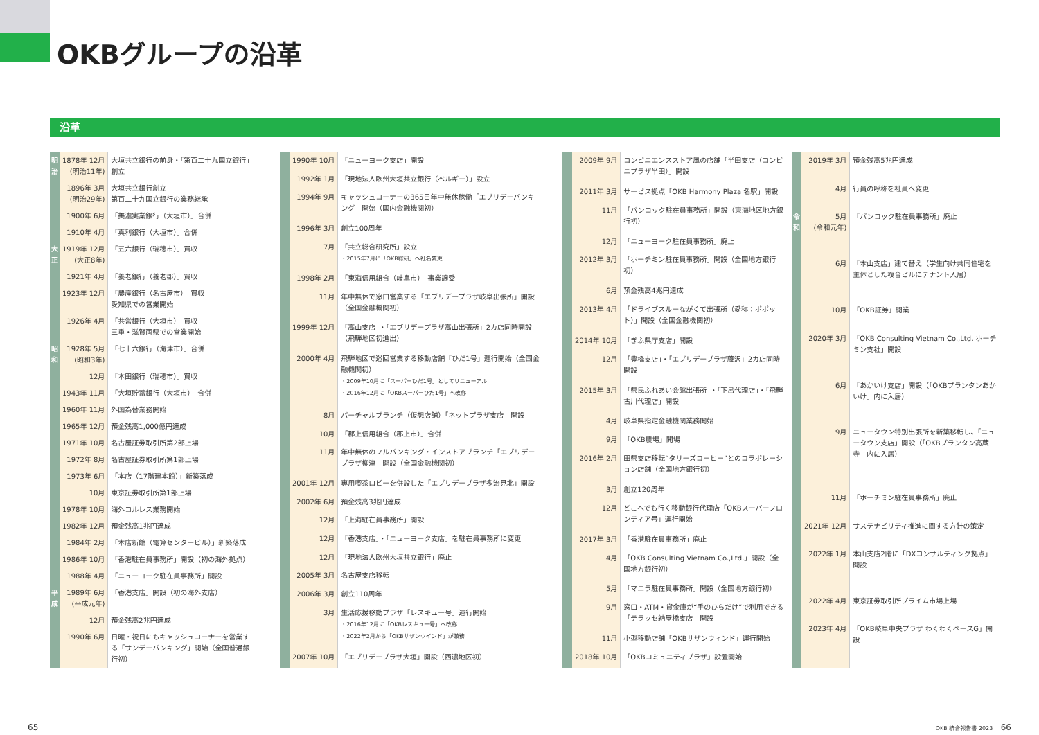OKBグループの沿革
沿革
| 明治 | 1878年 12月 (明治11年) | 大垣共立銀行の前身・「第百二十九国立銀行」創立 |
| | 1896年 3月 (明治29年) | 大垣共立銀行創立 第百二十九国立銀行の業務継承 |
| | 1900年 6月 | 「美濃実業銀行（大垣市）」合併 |
| | 1910年 4月 | 「真利銀行（大垣市）」合併 |
| 大正 | 1919年 12月 (大正8年) | 「五六銀行（瑞穂市）」買収 |
| | 1921年 4月 | 「養老銀行（養老郡）」買収 |
| | 1923年 12月 | 「農産銀行（名古屋市）」買収 愛知県での営業開始 |
| | 1926年 4月 | 「共営銀行（大垣市）」買収 三重・滋賀両県での営業開始 |
| 昭和 | 1928年 5月 (昭和3年) | 「七十六銀行（海津市）」合併 |
| | 12月 | 「本田銀行（瑞穂市）」買収 |
| | 1943年 11月 | 「大垣貯蓄銀行（大垣市）」合併 |
| | 1960年 11月 | 外国為替業務開始 |
| | 1965年 12月 | 預金残高1,000億円達成 |
| | 1971年 10月 | 名古屋証券取引所第2部上場 |
| | 1972年 8月 | 名古屋証券取引所第1部上場 |
| | 1973年 6月 | 「本店（17階建本館）」新築落成 |
| | 10月 | 東京証券取引所第1部上場 |
| | 1978年 10月 | 海外コルレス業務開始 |
| | 1982年 12月 | 預金残高1兆円達成 |
| | 1984年 2月 | 「本店新館（電算センタービル）」新築落成 |
| | 1986年 10月 | 「香港駐在員事務所」開設（初の海外拠点） |
| | 1988年 4月 | 「ニューヨーク駐在員事務所」開設 |
| 平成 | 1989年 6月 (平成元年) | 「香港支店」開設（初の海外支店） |
| | 12月 | 預金残高2兆円達成 |
| | 1990年 6月 | 日曜・祝日にもキャッシュコーナーを営業する「サンデーバンキング」開始（全国普通銀行初） |
| | 1990年 10月 | 「ニューヨーク支店」開設 |
| | 1992年 1月 | 「現地法人欧州大垣共立銀行（ベルギー）」設立 |
| | 1994年 9月 | キャッシュコーナーの365日年中無休稼働「エブリデーバンキング」開始（国内金融機関初） |
| | 1996年 3月 | 創立100周年 |
| | 7月 | 「共立総合研究所」設立 ・2015年7月に「OKB総研」へ社名変更 |
| | 1998年 2月 | 「東海信用組合（岐阜市）」事業譲受 |
| | 11月 | 年中無休で窓口営業する「エブリデープラザ岐阜出張所」開設（全国金融機関初） |
| | 1999年 12月 | 「高山支店」・「エブリデープラザ高山出張所」2カ店同時開設（飛騨地区初進出） |
| | 2000年 4月 | 飛騨地区で巡回営業する移動店舗「ひだ1号」運行開始（全国金融機関初） ・2009年10月に「スーパーひだ1号」としてリニューアル ・2016年12月に「OKBスーパーひだ1号」へ改称 |
| | 8月 | バーチャルブランチ（仮想店舗）「ネットプラザ支店」開設 |
| | 10月 | 「郡上信用組合（郡上市）」合併 |
| | 11月 | 年中無休のフルバンキング・インストアブランチ「エブリデープラザ柳津」開設（全国金融機関初） |
| | 2001年 12月 | 専用喫茶ロビーを併設した「エブリデープラザ多治見北」開設 |
| | 2002年 6月 | 預金残高3兆円達成 |
| | 12月 | 「上海駐在員事務所」開設 |
| | 12月 | 「香港支店」・「ニューヨーク支店」を駐在員事務所に変更 |
| | 12月 | 「現地法人欧州大垣共立銀行」廃止 |
| | 2005年 3月 | 名古屋支店移転 |
| | 2006年 3月 | 創立110周年 |
| | 3月 | 生活応援移動プラザ「レスキュー号」運行開始 ・2016年12月に「OKBレスキュー号」へ改称 ・2022年2月から「OKBサザンウインド」が兼務 |
| | 2007年 10月 | 「エブリデープラザ大垣」開設（西濃地区初） |
| | 2009年 9月 | コンビニエンスストア風の店舗「半田支店（コンビニプラザ半田）」開設 |
| | 2011年 3月 | サービス拠点「OKB Harmony Plaza 名駅」開設 |
| | 11月 | 「バンコック駐在員事務所」開設（東海地区地方銀行初） |
| | 12月 | 「ニューヨーク駐在員事務所」廃止 |
| | 2012年 3月 | 「ホーチミン駐在員事務所」開設（全国地方銀行初） |
| | 6月 | 預金残高4兆円達成 |
| | 2013年 4月 | 「ドライブスルーながくて出張所（愛称：ポポット）」開設（全国金融機関初） |
| | 2014年 10月 | 「ぎふ県庁支店」開設 |
| | 12月 | 「豊橋支店」・「エブリデープラザ藤沢」2カ店同時開設 |
| | 2015年 3月 | 「県民ふれあい会館出張所」・「下呂代理店」・「飛騨古川代理店」開設 |
| | 4月 | 岐阜県指定金融機関業務開始 |
| | 9月 | 「OKB農場」開場 |
| | 2016年 2月 | 田県支店移転“タリーズコーヒー”とのコラボレーション店舗（全国地方銀行初） |
| | 3月 | 創立120周年 |
| | 12月 | どこへでも行く移動銀行代理店「OKBスーパーフロンティア号」運行開始 |
| | 2017年 3月 | 「香港駐在員事務所」廃止 |
| | 4月 | 「OKB Consulting Vietnam Co.,Ltd.」開設（全国地方銀行初） |
| | 5月 | 「マニラ駐在員事務所」開設（全国地方銀行初） |
| | 9月 | 窓口・ATM・貸金庫が“手のひらだけ”で利用できる「テラッセ納屋橋支店」開設 |
| | 11月 | 小型移動店舗「OKBサザンウィンド」運行開始 |
| | 2018年 10月 | 「OKBコミュニティプラザ」設置開始 |
| | 2019年 3月 | 預金残高5兆円達成 |
| | 4月 | 行員の呼称を社員へ変更 |
| 令和 | 5月 (令和元年) | 「バンコック駐在員事務所」廃止 |
| | 6月 | 「本山支店」建て替え（学生向け共同住宅を主体とした複合ビルにテナント入居） |
| | 10月 | 「OKB証券」開業 |
| | 2020年 3月 | 「OKB Consulting Vietnam Co.,Ltd. ホーチミン支社」開設 |
| | 6月 | 「あかいけ支店」開設（「OKBプランタンあかいけ」内に入居） |
| | 9月 | ニュータウン特別出張所を新築移転し、「ニュータウン支店」開設（「OKBプランタン高蔵寺」内に入居） |
| | 11月 | 「ホーチミン駐在員事務所」廃止 |
| | 2021年 12月 | サステナビリティ推進に関する方針の策定 |
| | 2022年 1月 | 本山支店2階に「DXコンサルティング拠点」開設 |
| | 2022年 4月 | 東京証券取引所プライム市場上場 |
| | 2023年 4月 | 「OKB岐阜中央プラザ わくわくベースG」開設 |
65 OKB 統合報告書 2023 66